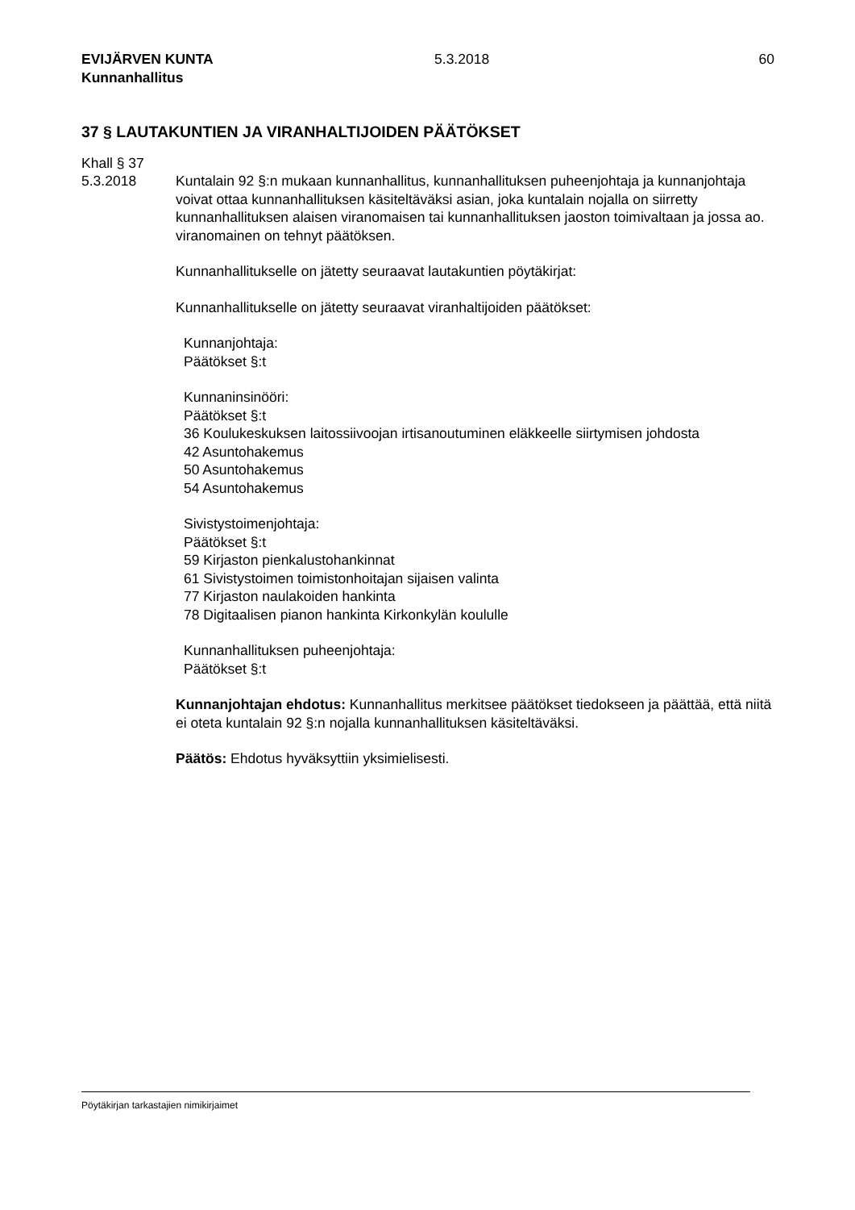EVIJÄRVEN KUNTA
Kunnanhallitus
5.3.2018 60
37 § LAUTAKUNTIEN JA VIRANHALTIJOIDEN PÄÄTÖKSET
Khall § 37
5.3.2018 Kuntalain 92 §:n mukaan kunnanhallitus, kunnanhallituksen puheenjohtaja ja kunnan­johtaja voivat ottaa kunnanhallituksen käsiteltäväksi asian, joka kuntalain nojalla on siirretty kunnanhallituksen alaisen viranomaisen tai kunnanhallituksen jaoston toimi­valtaan ja jossa ao. viranomainen on tehnyt päätöksen.
Kunnanhallitukselle on jätetty seuraavat lautakuntien pöytäkirjat:
Kunnanhallitukselle on jätetty seuraavat viranhaltijoiden päätökset:
Kunnanjohtaja:
Päätökset §:t
Kunnaninsinööri:
Päätökset §:t
36 Koulukeskuksen laitossiivoojan irtisanoutuminen eläkkeelle siirtymisen johdosta
42 Asuntohakemus
50 Asuntohakemus
54 Asuntohakemus
Sivistystoimenjohtaja:
Päätökset §:t
59 Kirjaston pienkalustohankinnat
61 Sivistystoimen toimistonhoitajan sijaisen valinta
77 Kirjaston naulakoiden hankinta
78 Digitaalisen pianon hankinta Kirkonkylän koululle
Kunnanhallituksen puheenjohtaja:
Päätökset §:t
Kunnanjohtajan ehdotus: Kunnanhallitus merkitsee päätökset tiedokseen ja päät­tää, että niitä ei oteta kuntalain 92 §:n nojalla kunnanhallituksen käsiteltäväksi.
Päätös: Ehdotus hyväksyttiin yksimielisesti.
Pöytäkirjan tarkastajien nimikirjaimet